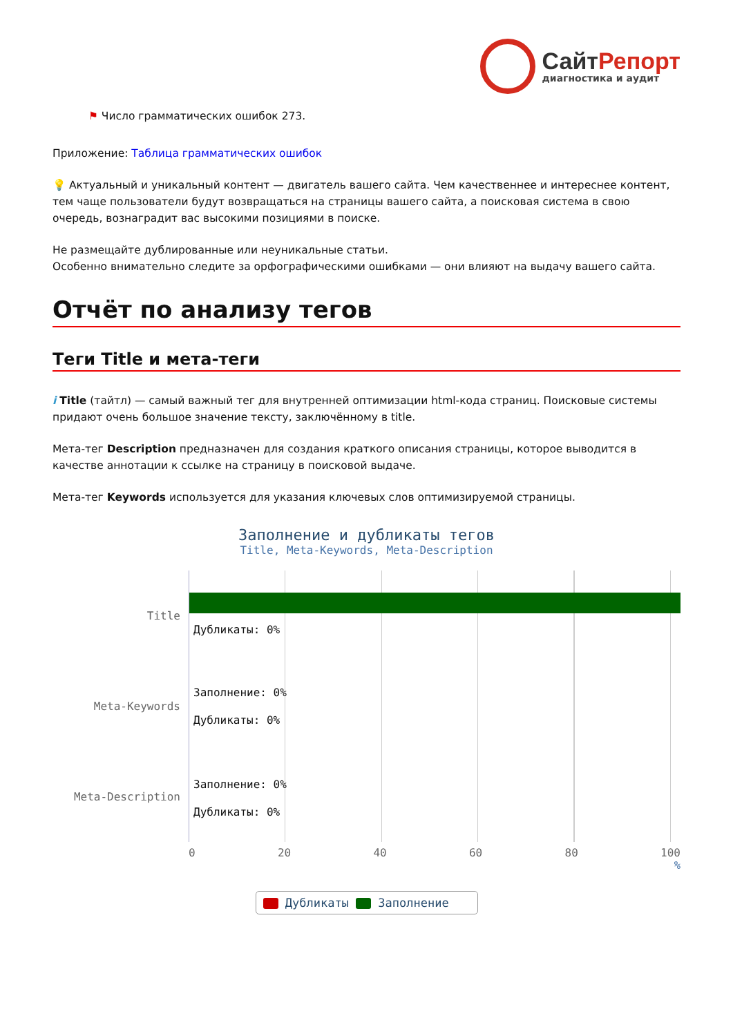СайтРепорт
диагностика и аудит
⚑ Число грамматических ошибок 273.
Приложение: Таблица грамматических ошибок
💡 Актуальный и уникальный контент — двигатель вашего сайта. Чем качественнее и интереснее контент, тем чаще пользователи будут возвращаться на страницы вашего сайта, а поисковая система в свою очередь, вознаградит вас высокими позициями в поиске.
Не размещайте дублированные или неуникальные статьи.
Особенно внимательно следите за орфографическими ошибками — они влияют на выдачу вашего сайта.
Отчёт по анализу тегов
Теги Title и мета-теги
i Title (тайтл) — самый важный тег для внутренней оптимизации html-кода страниц. Поисковые системы придают очень большое значение тексту, заключённому в title.
Мета-тег Description предназначен для создания краткого описания страницы, которое выводится в качестве аннотации к ссылке на страницу в поисковой выдаче.
Мета-тег Keywords используется для указания ключевых слов оптимизируемой страницы.
Заполнение и дубликаты тегов
Title, Meta-Keywords, Meta-Description
Title
Meta-Keywords
Meta-Description
Дубликаты: 0%
Заполнение: 0%
Дубликаты: 0%
Заполнение: 0%
Дубликаты: 0%
0 20 40 60 80 100
%
Дубликаты Заполнение